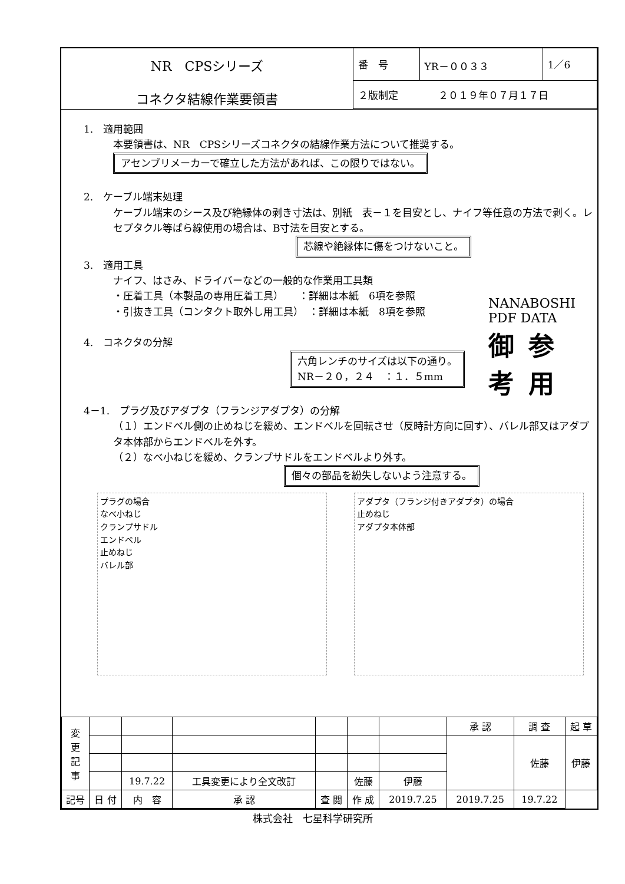NR　CPSシリーズ
コネクタ結線作業要領書
| 番 号 | YR－００３３ | 1／6 |
| ２版制定 ２０１９年０７月１７日 | | |
1.　適用範囲
本要領書は、NR　CPSシリーズコネクタの結線作業方法について推奨する。
アセンブリメーカーで確立した方法があれば、この限りではない。
2.　ケーブル端末処理
ケーブル端末のシース及び絶縁体の剥き寸法は、別紙　表－１を目安とし、ナイフ等任意の方法で剥く。レセプタクル等ばら線使用の場合は、B寸法を目安とする。
芯線や絶縁体に傷をつけないこと。
3.　適用工具
ナイフ、はさみ、ドライバーなどの一般的な作業用工具類
・圧着工具（本製品の専用圧着工具）　　：詳細は本紙　6項を参照
・引抜き工具（コンタクト取外し用工具）　：詳細は本紙　8項を参照
4.　コネクタの分解
六角レンチのサイズは以下の通り。
NR－２０，２４　：１．５mm
4－1.　プラグ及びアダプタ（フランジアダプタ）の分解
（１）エンドベル側の止めねじを緩め、エンドベルを回転させ（反時計方向に回す）、バレル部又はアダプタ本体部からエンドベルを外す。
（２）なべ小ねじを緩め、クランプサドルをエンドベルより外す。
個々の部品を紛失しないよう注意する。
プラグの場合
なべ小ねじ
クランプサドル
エンドベル
止めねじ
バレル部
アダプタ（フランジ付きアダプタ）の場合
止めねじ
アダプタ本体部
NANABOSHI PDF DATA
御参考用
| 変 更 記 事 | | | | | | | 承 認 | 調 査 | 起 草 |
| | | | | | | | | 佐藤 | 伊藤 |
| | | 19.7.22 | 工具変更により全文改訂 | | 佐藤 | 伊藤 | | | |
| 記号 | 日 付 | 内 容 | 承 認 | 査 閲 | 作 成 | 2019.7.25 | 2019.7.25 | 19.7.22 | |
株式会社　七星科学研究所